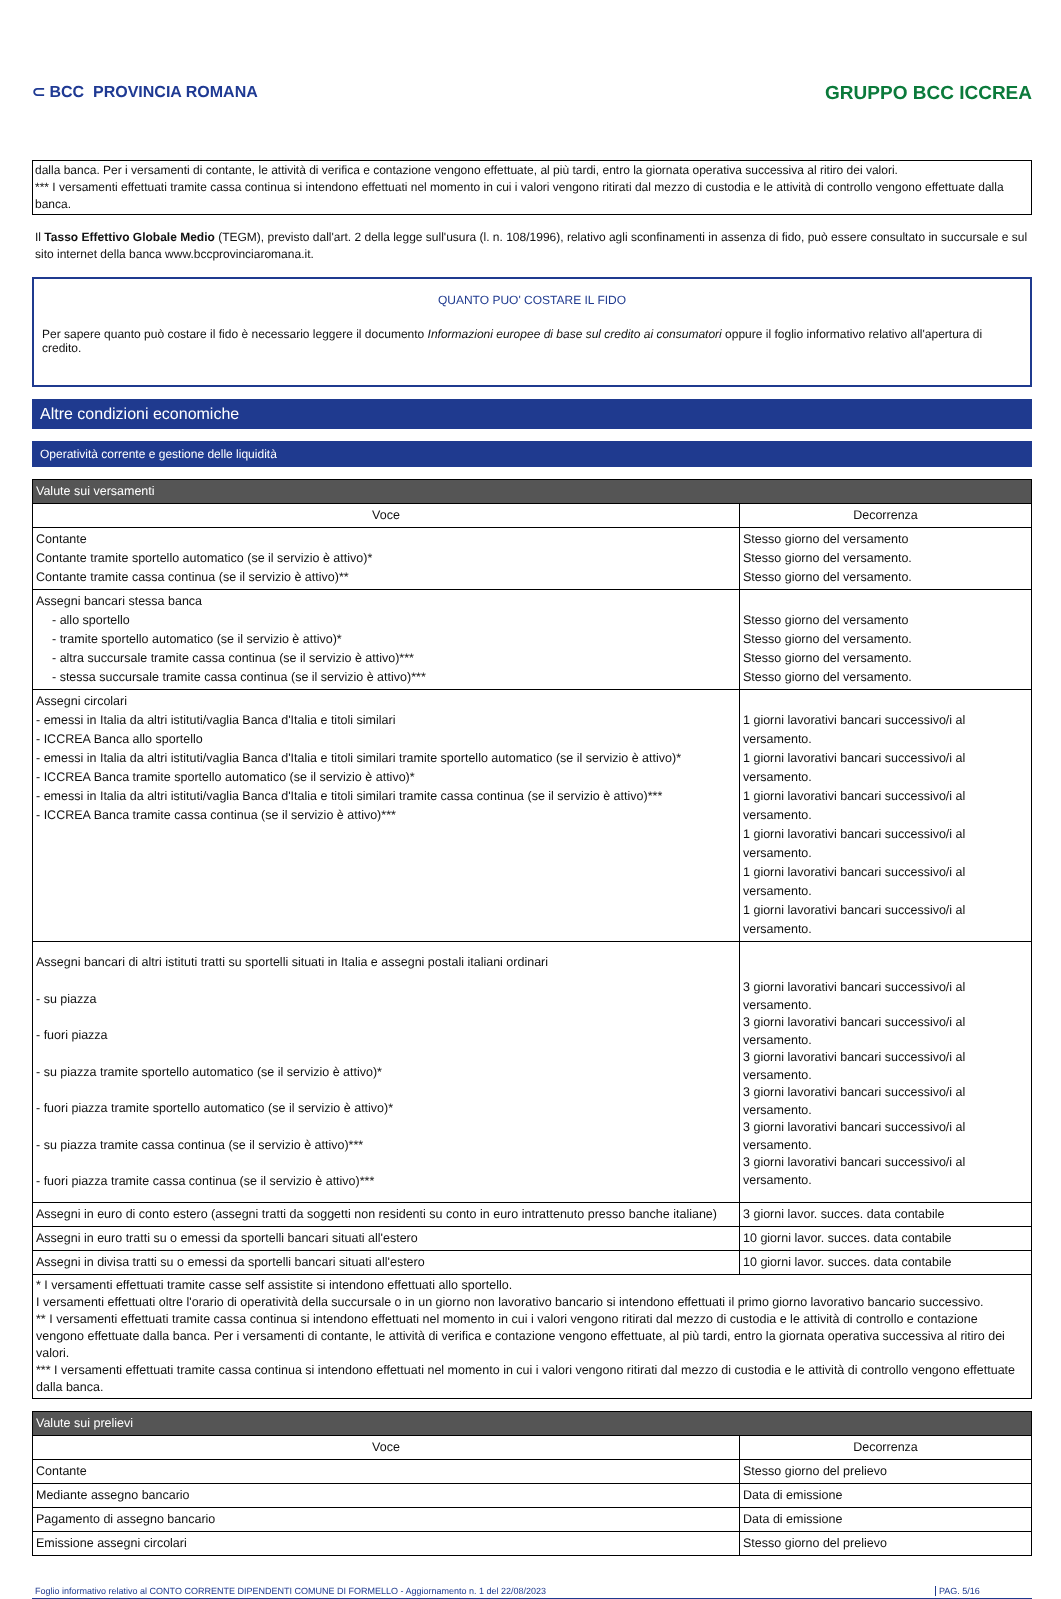⊂ BCC PROVINCIA ROMANA GRUPPO BCC ICCREA
dalla banca. Per i versamenti di contante, le attività di verifica e contazione vengono effettuate, al più tardi, entro la giornata operativa successiva al ritiro dei valori.
*** I versamenti effettuati tramite cassa continua si intendono effettuati nel momento in cui i valori vengono ritirati dal mezzo di custodia e le attività di controllo vengono effettuate dalla banca.
Il Tasso Effettivo Globale Medio (TEGM), previsto dall'art. 2 della legge sull'usura (l. n. 108/1996), relativo agli sconfinamenti in assenza di fido, può essere consultato in succursale e sul sito internet della banca www.bccprovinciaromana.it.
QUANTO PUO' COSTARE IL FIDO
Per sapere quanto può costare il fido è necessario leggere il documento Informazioni europee di base sul credito ai consumatori oppure il foglio informativo relativo all'apertura di credito.
Altre condizioni economiche
Operatività corrente e gestione delle liquidità
| Valute sui versamenti | |
| --- | --- |
| Voce | Decorrenza |
| Contante Contante tramite sportello automatico (se il servizio è attivo)* Contante tramite cassa continua (se il servizio è attivo)** | Stesso giorno del versamento Stesso giorno del versamento. Stesso giorno del versamento. |
| Assegni bancari stessa banca - allo sportello - tramite sportello automatico (se il servizio è attivo)* - altra succursale tramite cassa continua (se il servizio è attivo)*** - stessa succursale tramite cassa continua (se il servizio è attivo)*** | Stesso giorno del versamento Stesso giorno del versamento. Stesso giorno del versamento. Stesso giorno del versamento. |
| Assegni circolari - emessi in Italia da altri istituti/vaglia Banca d'Italia e titoli similari - ICCREA Banca allo sportello - emessi in Italia da altri istituti/vaglia Banca d'Italia e titoli similari tramite sportello automatico (se il servizio è attivo)* - ICCREA Banca tramite sportello automatico (se il servizio è attivo)* - emessi in Italia da altri istituti/vaglia Banca d'Italia e titoli similari tramite cassa continua (se il servizio è attivo)*** - ICCREA Banca tramite cassa continua (se il servizio è attivo)*** | 1 giorni lavorativi bancari successivo/i al versamento. 1 giorni lavorativi bancari successivo/i al versamento. 1 giorni lavorativi bancari successivo/i al versamento. 1 giorni lavorativi bancari successivo/i al versamento. 1 giorni lavorativi bancari successivo/i al versamento. 1 giorni lavorativi bancari successivo/i al versamento. |
| Assegni bancari di altri istituti tratti su sportelli situati in Italia e assegni postali italiani ordinari - su piazza - fuori piazza - su piazza tramite sportello automatico (se il servizio è attivo)* - fuori piazza tramite sportello automatico (se il servizio è attivo)* - su piazza tramite cassa continua (se il servizio è attivo)*** - fuori piazza tramite cassa continua (se il servizio è attivo)*** | 3 giorni lavorativi bancari successivo/i al versamento. 3 giorni lavorativi bancari successivo/i al versamento. 3 giorni lavorativi bancari successivo/i al versamento. 3 giorni lavorativi bancari successivo/i al versamento. 3 giorni lavorativi bancari successivo/i al versamento. 3 giorni lavorativi bancari successivo/i al versamento. |
| Assegni in euro di conto estero (assegni tratti da soggetti non residenti su conto in euro intrattenuto presso banche italiane) | 3 giorni lavor. succes. data contabile |
| Assegni in euro tratti su o emessi da sportelli bancari situati all'estero | 10 giorni lavor. succes. data contabile |
| Assegni in divisa tratti su o emessi da sportelli bancari situati all'estero | 10 giorni lavor. succes. data contabile |
| * I versamenti effettuati tramite casse self assistite si intendono effettuati allo sportello. I versamenti effettuati oltre l'orario di operatività della succursale o in un giorno non lavorativo bancario si intendono effettuati il primo giorno lavorativo bancario successivo. ** I versamenti effettuati tramite cassa continua si intendono effettuati nel momento in cui i valori vengono ritirati dal mezzo di custodia e le attività di controllo e contazione vengono effettuate dalla banca. Per i versamenti di contante, le attività di verifica e contazione vengono effettuate, al più tardi, entro la giornata operativa successiva al ritiro dei valori. *** I versamenti effettuati tramite cassa continua si intendono effettuati nel momento in cui i valori vengono ritirati dal mezzo di custodia e le attività di controllo vengono effettuate dalla banca. | |
| Valute sui prelievi | |
| --- | --- |
| Voce | Decorrenza |
| Contante | Stesso giorno del prelievo |
| Mediante assegno bancario | Data di emissione |
| Pagamento di assegno bancario | Data di emissione |
| Emissione assegni circolari | Stesso giorno del prelievo |
Foglio informativo relativo al CONTO CORRENTE DIPENDENTI COMUNE DI FORMELLO - Aggiornamento n. 1 del 22/08/2023 PAG. 5/16